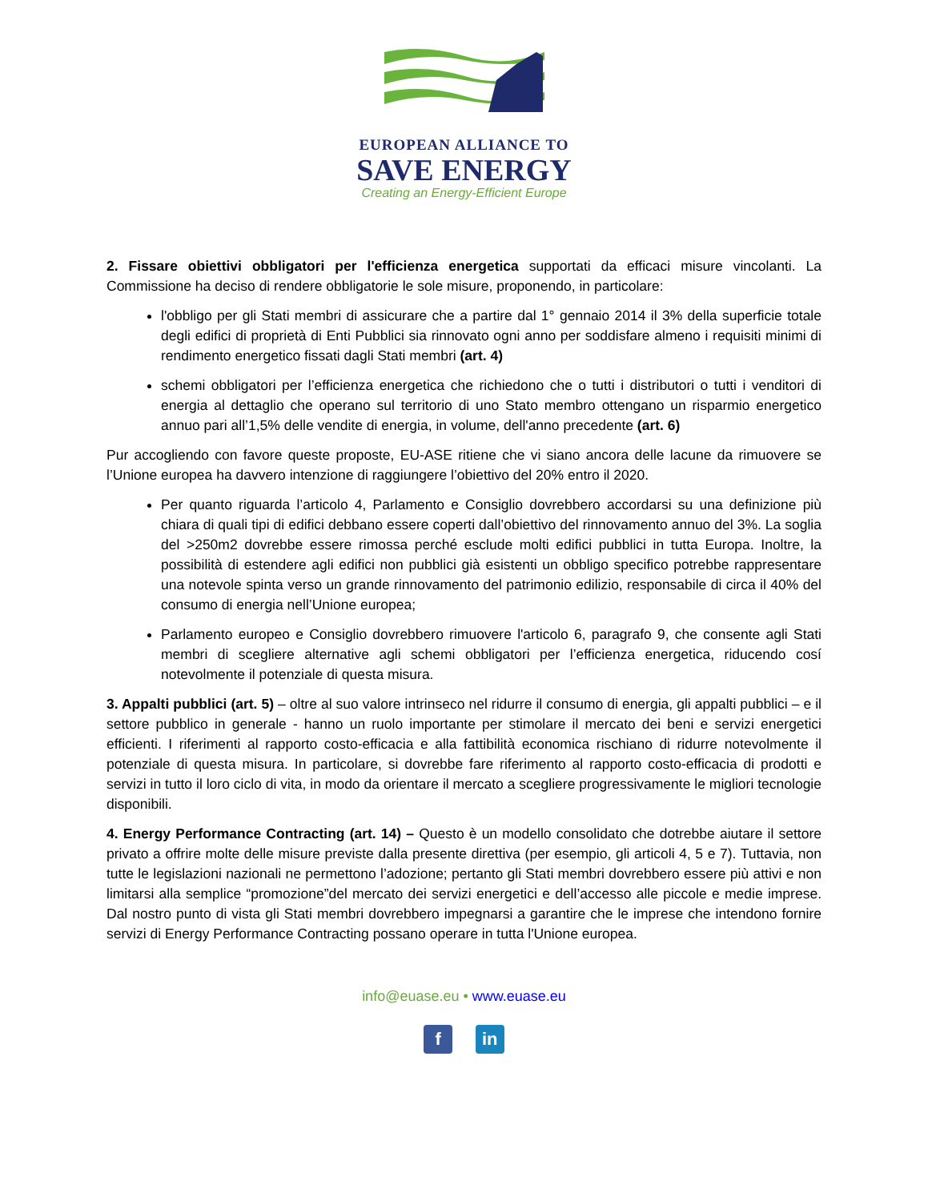EUROPEAN ALLIANCE TO
SAVE ENERGY
Creating an Energy-Efficient Europe
2. Fissare obiettivi obbligatori per l'efficienza energetica supportati da efficaci misure vincolanti. La Commissione ha deciso di rendere obbligatorie le sole misure, proponendo, in particolare:
l'obbligo per gli Stati membri di assicurare che a partire dal 1° gennaio 2014 il 3% della superficie totale degli edifici di proprietà di Enti Pubblici sia rinnovato ogni anno per soddisfare almeno i requisiti minimi di rendimento energetico fissati dagli Stati membri (art. 4)
schemi obbligatori per l’efficienza energetica che richiedono che o tutti i distributori o tutti i venditori di energia al dettaglio che operano sul territorio di uno Stato membro ottengano un risparmio energetico annuo pari all’1,5% delle vendite di energia, in volume, dell'anno precedente (art. 6)
Pur accogliendo con favore queste proposte, EU-ASE ritiene che vi siano ancora delle lacune da rimuovere se l’Unione europea ha davvero intenzione di raggiungere l’obiettivo del 20% entro il 2020.
Per quanto riguarda l’articolo 4, Parlamento e Consiglio dovrebbero accordarsi su una definizione più chiara di quali tipi di edifici debbano essere coperti dall’obiettivo del rinnovamento annuo del 3%. La soglia del >250m2 dovrebbe essere rimossa perché esclude molti edifici pubblici in tutta Europa. Inoltre, la possibilità di estendere agli edifici non pubblici già esistenti un obbligo specifico potrebbe rappresentare una notevole spinta verso un grande rinnovamento del patrimonio edilizio, responsabile di circa il 40% del consumo di energia nell’Unione europea;
Parlamento europeo e Consiglio dovrebbero rimuovere l'articolo 6, paragrafo 9, che consente agli Stati membri di scegliere alternative agli schemi obbligatori per l’efficienza energetica, riducendo cosí notevolmente il potenziale di questa misura.
3. Appalti pubblici (art. 5) – oltre al suo valore intrinseco nel ridurre il consumo di energia, gli appalti pubblici – e il settore pubblico in generale - hanno un ruolo importante per stimolare il mercato dei beni e servizi energetici efficienti. I riferimenti al rapporto costo-efficacia e alla fattibilità economica rischiano di ridurre notevolmente il potenziale di questa misura. In particolare, si dovrebbe fare riferimento al rapporto costo-efficacia di prodotti e servizi in tutto il loro ciclo di vita, in modo da orientare il mercato a scegliere progressivamente le migliori tecnologie disponibili.
4. Energy Performance Contracting (art. 14) – Questo è un modello consolidato che dotrebbe aiutare il settore privato a offrire molte delle misure previste dalla presente direttiva (per esempio, gli articoli 4, 5 e 7). Tuttavia, non tutte le legislazioni nazionali ne permettono l’adozione; pertanto gli Stati membri dovrebbero essere più attivi e non limitarsi alla semplice “promozione”del mercato dei servizi energetici e dell’accesso alle piccole e medie imprese. Dal nostro punto di vista gli Stati membri dovrebbero impegnarsi a garantire che le imprese che intendono fornire servizi di Energy Performance Contracting possano operare in tutta l'Unione europea.
info@euase.eu • www.euase.eu
f in